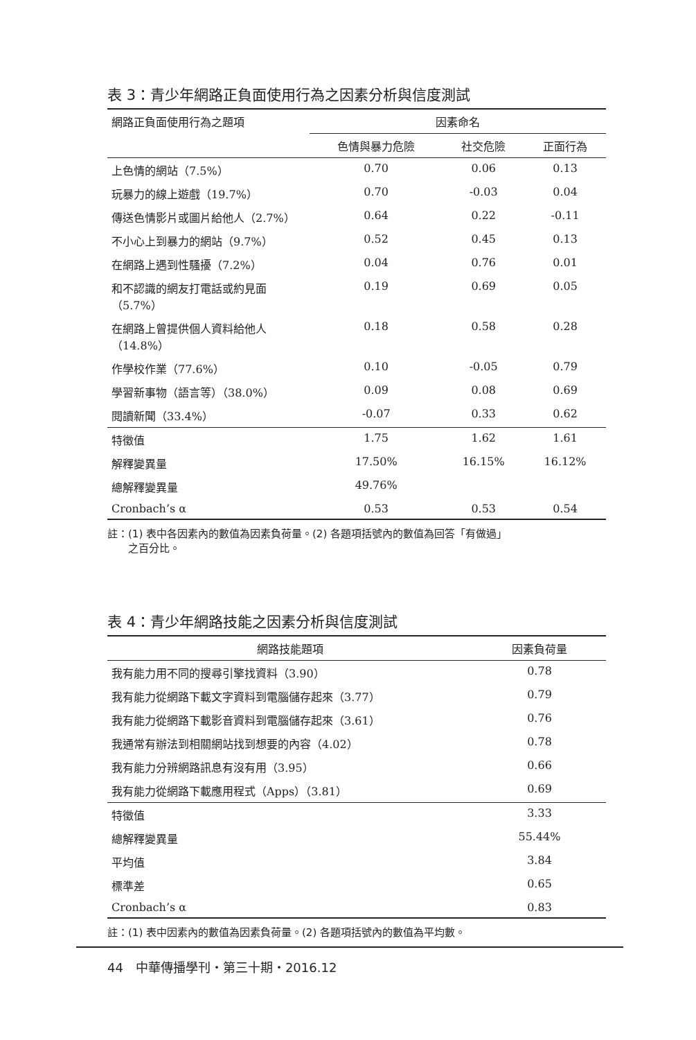表 3：青少年網路正負面使用行為之因素分析與信度測試
| 網路正負面使用行為之題項 | 因素命名 | | |
| --- | --- | --- | --- |
| | 色情與暴力危險 | 社交危險 | 正面行為 |
| 上色情的網站（7.5%） | 0.70 | 0.06 | 0.13 |
| 玩暴力的線上遊戲（19.7%） | 0.70 | -0.03 | 0.04 |
| 傳送色情影片或圖片給他人（2.7%） | 0.64 | 0.22 | -0.11 |
| 不小心上到暴力的網站（9.7%） | 0.52 | 0.45 | 0.13 |
| 在網路上遇到性騷擾（7.2%） | 0.04 | 0.76 | 0.01 |
| 和不認識的網友打電話或約見面（5.7%） | 0.19 | 0.69 | 0.05 |
| 在網路上曾提供個人資料給他人（14.8%） | 0.18 | 0.58 | 0.28 |
| 作學校作業（77.6%） | 0.10 | -0.05 | 0.79 |
| 學習新事物（語言等）（38.0%） | 0.09 | 0.08 | 0.69 |
| 閱讀新聞（33.4%） | -0.07 | 0.33 | 0.62 |
| 特徵值 | 1.75 | 1.62 | 1.61 |
| 解釋變異量 | 17.50% | 16.15% | 16.12% |
| 總解釋變異量 | 49.76% | | |
| Cronbach’s α | 0.53 | 0.53 | 0.54 |
註：(1) 表中各因素內的數值為因素負荷量。(2) 各題項括號內的數值為回答「有做過」
  之百分比。
表 4：青少年網路技能之因素分析與信度測試
| 網路技能題項 | 因素負荷量 |
| --- | --- |
| 我有能力用不同的搜尋引擎找資料（3.90） | 0.78 |
| 我有能力從網路下載文字資料到電腦儲存起來（3.77） | 0.79 |
| 我有能力從網路下載影音資料到電腦儲存起來（3.61） | 0.76 |
| 我通常有辦法到相關網站找到想要的內容（4.02） | 0.78 |
| 我有能力分辨網路訊息有沒有用（3.95） | 0.66 |
| 我有能力從網路下載應用程式（Apps）（3.81） | 0.69 |
| 特徵值 | 3.33 |
| 總解釋變異量 | 55.44% |
| 平均值 | 3.84 |
| 標準差 | 0.65 |
| Cronbach’s α | 0.83 |
註：(1) 表中因素內的數值為因素負荷量。(2) 各題項括號內的數值為平均數。
44 中華傳播學刊・第三十期・2016.12